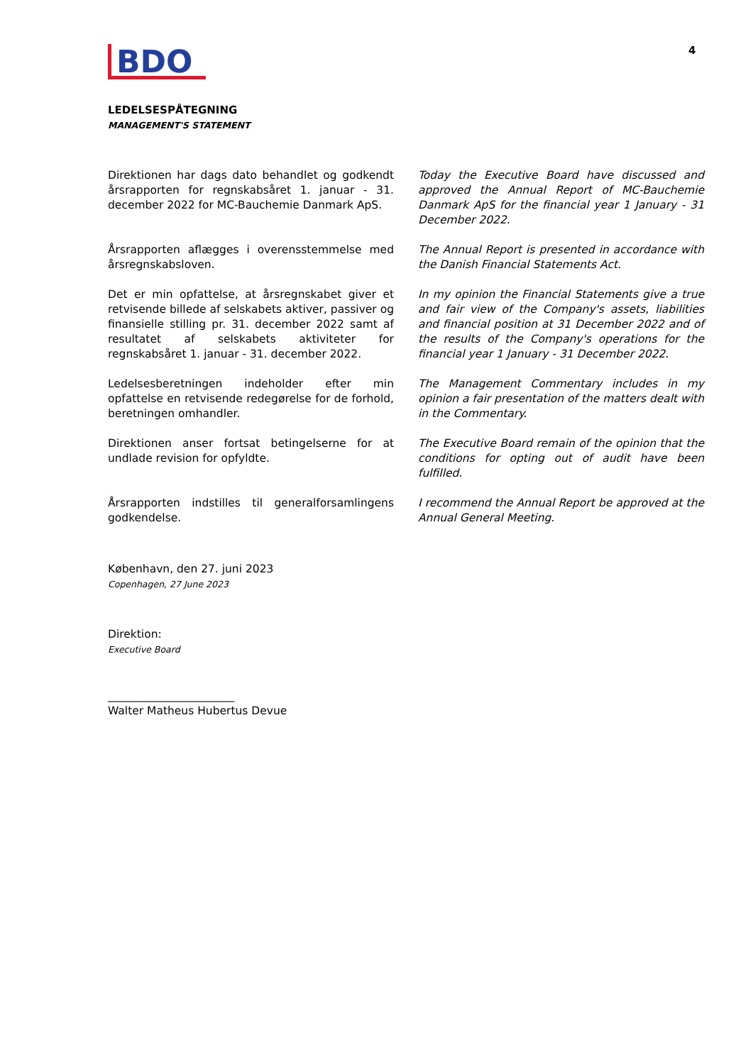BDO
4
LEDELSESPÅTEGNING
MANAGEMENT'S STATEMENT
Direktionen har dags dato behandlet og godkendt årsrapporten for regnskabsåret 1. januar - 31. december 2022 for MC-Bauchemie Danmark ApS.
Today the Executive Board have discussed and approved the Annual Report of MC-Bauchemie Danmark ApS for the financial year 1 January - 31 December 2022.
Årsrapporten aflægges i overensstemmelse med årsregnskabsloven.
The Annual Report is presented in accordance with the Danish Financial Statements Act.
Det er min opfattelse, at årsregnskabet giver et retvisende billede af selskabets aktiver, passiver og finansielle stilling pr. 31. december 2022 samt af resultatet af selskabets aktiviteter for regnskabsåret 1. januar - 31. december 2022.
In my opinion the Financial Statements give a true and fair view of the Company's assets, liabilities and financial position at 31 December 2022 and of the results of the Company's operations for the financial year 1 January - 31 December 2022.
Ledelsesberetningen indeholder efter min opfattelse en retvisende redegørelse for de forhold, beretningen omhandler.
The Management Commentary includes in my opinion a fair presentation of the matters dealt with in the Commentary.
Direktionen anser fortsat betingelserne for at undlade revision for opfyldte.
The Executive Board remain of the opinion that the conditions for opting out of audit have been fulfilled.
Årsrapporten indstilles til generalforsamlingens godkendelse.
I recommend the Annual Report be approved at the Annual General Meeting.
København, den 27. juni 2023
Copenhagen, 27 June 2023
Direktion:
Executive Board
_______________________
Walter Matheus Hubertus Devue